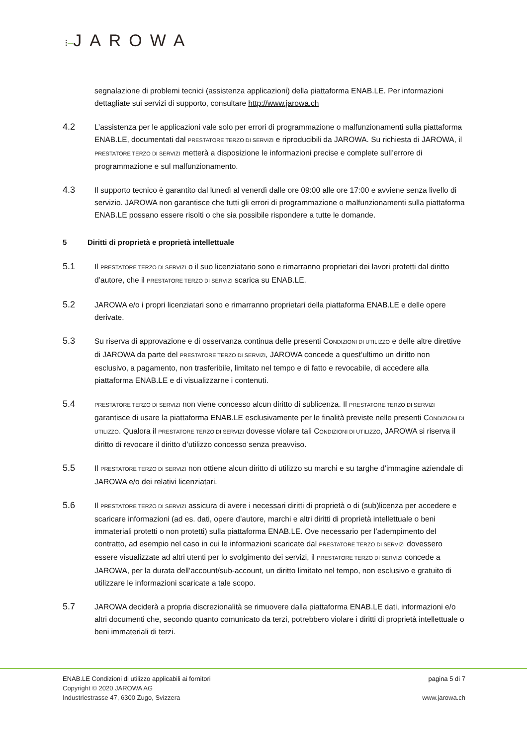⁝–JAROWA
segnalazione di problemi tecnici (assistenza applicazioni) della piattaforma ENAB.LE. Per informazioni dettagliate sui servizi di supporto, consultare http://www.jarowa.ch
4.2
L’assistenza per le applicazioni vale solo per errori di programmazione o malfunzionamenti sulla piattaforma ENAB.LE, documentati dal PRESTATORE TERZO DI SERVIZI e riproducibili da JAROWA. Su richiesta di JAROWA, il PRESTATORE TERZO DI SERVIZI metterà a disposizione le informazioni precise e complete sull’errore di programmazione e sul malfunzionamento.
4.3
Il supporto tecnico è garantito dal lunedì al venerdì dalle ore 09:00 alle ore 17:00 e avviene senza livello di servizio. JAROWA non garantisce che tutti gli errori di programmazione o malfunzionamenti sulla piattaforma ENAB.LE possano essere risolti o che sia possibile rispondere a tutte le domande.
5 Diritti di proprietà e proprietà intellettuale
5.1
Il PRESTATORE TERZO DI SERVIZI o il suo licenziatario sono e rimarranno proprietari dei lavori protetti dal diritto d’autore, che il PRESTATORE TERZO DI SERVIZI scarica su ENAB.LE.
5.2
JAROWA e/o i propri licenziatari sono e rimarranno proprietari della piattaforma ENAB.LE e delle opere derivate.
5.3
Su riserva di approvazione e di osservanza continua delle presenti CONDIZIONI DI UTILIZZO e delle altre direttive di JAROWA da parte del PRESTATORE TERZO DI SERVIZI, JAROWA concede a quest’ultimo un diritto non esclusivo, a pagamento, non trasferibile, limitato nel tempo e di fatto e revocabile, di accedere alla piattaforma ENAB.LE e di visualizzarne i contenuti.
5.4
PRESTATORE TERZO DI SERVIZI non viene concesso alcun diritto di sublicenza. Il PRESTATORE TERZO DI SERVIZI garantisce di usare la piattaforma ENAB.LE esclusivamente per le finalità previste nelle presenti CONDIZIONI DI UTILIZZO. Qualora il PRESTATORE TERZO DI SERVIZI dovesse violare tali CONDIZIONI DI UTILIZZO, JAROWA si riserva il diritto di revocare il diritto d’utilizzo concesso senza preavviso.
5.5
Il PRESTATORE TERZO DI SERVIZI non ottiene alcun diritto di utilizzo su marchi e su targhe d’immagine aziendale di JAROWA e/o dei relativi licenziatari.
5.6
Il PRESTATORE TERZO DI SERVIZI assicura di avere i necessari diritti di proprietà o di (sub)licenza per accedere e scaricare informazioni (ad es. dati, opere d’autore, marchi e altri diritti di proprietà intellettuale o beni immateriali protetti o non protetti) sulla piattaforma ENAB.LE. Ove necessario per l’adempimento del contratto, ad esempio nel caso in cui le informazioni scaricate dal PRESTATORE TERZO DI SERVIZI dovessero essere visualizzate ad altri utenti per lo svolgimento dei servizi, il PRESTATORE TERZO DI SERVIZI concede a JAROWA, per la durata dell’account/sub-account, un diritto limitato nel tempo, non esclusivo e gratuito di utilizzare le informazioni scaricate a tale scopo.
5.7
JAROWA deciderà a propria discrezionalità se rimuovere dalla piattaforma ENAB.LE dati, informazioni e/o altri documenti che, secondo quanto comunicato da terzi, potrebbero violare i diritti di proprietà intellettuale o beni immateriali di terzi.
ENAB.LE Condizioni di utilizzo applicabili ai fornitori pagina 5 di 7
Copyright © 2020 JAROWA AG
Industriestrasse 47, 6300 Zugo, Svizzera www.jarowa.ch